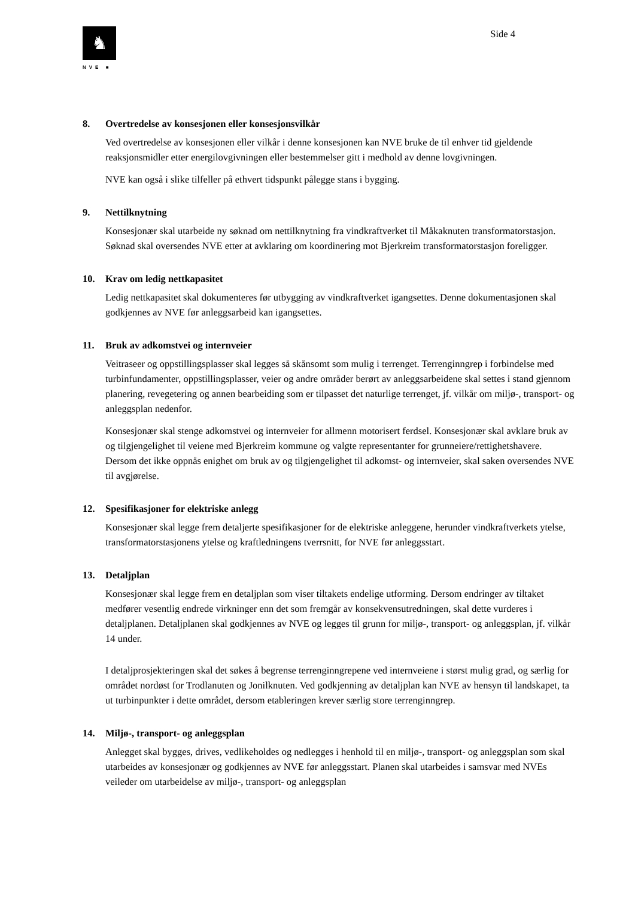♞
NVE ■
Side 4
8. Overtredelse av konsesjonen eller konsesjonsvilkår
Ved overtredelse av konsesjonen eller vilkår i denne konsesjonen kan NVE bruke de til enhver tid gjeldende reaksjonsmidler etter energilovgivningen eller bestemmelser gitt i medhold av denne lovgivningen.
NVE kan også i slike tilfeller på ethvert tidspunkt pålegge stans i bygging.
9. Nettilknytning
Konsesjonær skal utarbeide ny søknad om nettilknytning fra vindkraftverket til Måkaknuten transformatorstasjon. Søknad skal oversendes NVE etter at avklaring om koordinering mot Bjerkreim transformatorstasjon foreligger.
10. Krav om ledig nettkapasitet
Ledig nettkapasitet skal dokumenteres før utbygging av vindkraftverket igangsettes. Denne dokumentasjonen skal godkjennes av NVE før anleggsarbeid kan igangsettes.
11. Bruk av adkomstvei og internveier
Veitraseer og oppstillingsplasser skal legges så skånsomt som mulig i terrenget. Terrenginngrep i forbindelse med turbinfundamenter, oppstillingsplasser, veier og andre områder berørt av anleggsarbeidene skal settes i stand gjennom planering, revegetering og annen bearbeiding som er tilpasset det naturlige terrenget, jf. vilkår om miljø-, transport- og anleggsplan nedenfor.
Konsesjonær skal stenge adkomstvei og internveier for allmenn motorisert ferdsel. Konsesjonær skal avklare bruk av og tilgjengelighet til veiene med Bjerkreim kommune og valgte representanter for grunneiere/rettighetshavere. Dersom det ikke oppnås enighet om bruk av og tilgjengelighet til adkomst- og internveier, skal saken oversendes NVE til avgjørelse.
12. Spesifikasjoner for elektriske anlegg
Konsesjonær skal legge frem detaljerte spesifikasjoner for de elektriske anleggene, herunder vindkraftverkets ytelse, transformatorstasjonens ytelse og kraftledningens tverrsnitt, for NVE før anleggsstart.
13. Detaljplan
Konsesjonær skal legge frem en detaljplan som viser tiltakets endelige utforming. Dersom endringer av tiltaket medfører vesentlig endrede virkninger enn det som fremgår av konsekvensutredningen, skal dette vurderes i detaljplanen. Detaljplanen skal godkjennes av NVE og legges til grunn for miljø-, transport- og anleggsplan, jf. vilkår 14 under.
I detaljprosjekteringen skal det søkes å begrense terrenginngrepene ved internveiene i størst mulig grad, og særlig for området nordøst for Trodlanuten og Jonilknuten. Ved godkjenning av detaljplan kan NVE av hensyn til landskapet, ta ut turbinpunkter i dette området, dersom etableringen krever særlig store terrenginngrep.
14. Miljø-, transport- og anleggsplan
Anlegget skal bygges, drives, vedlikeholdes og nedlegges i henhold til en miljø-, transport- og anleggsplan som skal utarbeides av konsesjonær og godkjennes av NVE før anleggsstart. Planen skal utarbeides i samsvar med NVEs veileder om utarbeidelse av miljø-, transport- og anleggsplan